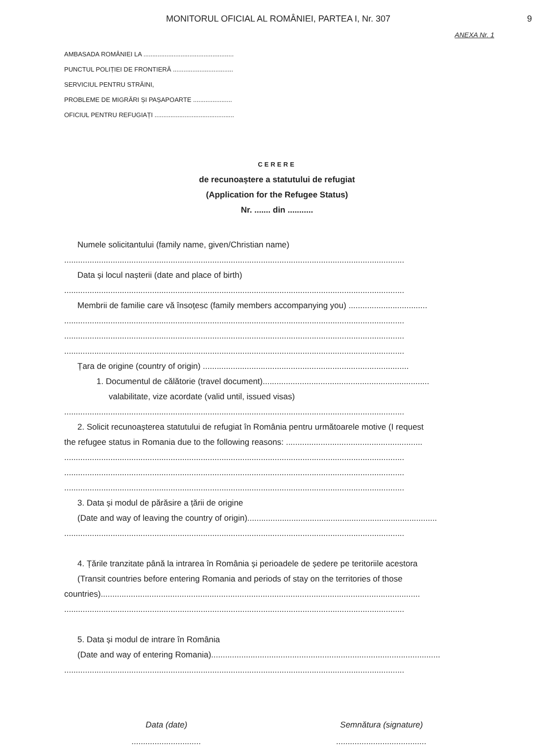MONITORUL OFICIAL AL ROMÂNIEI, PARTEA I, Nr. 307
9
ANEXA Nr. 1
AMBASADA ROMÂNIEI LA ...................................................
PUNCTUL POLIȚIEI DE FRONTIERĂ ..................................
SERVICIUL PENTRU STRĂINI,
PROBLEME DE MIGRĂRI ȘI PAȘAPOARTE ......................
OFICIUL PENTRU REFUGIAȚI .............................................
CERERE
de recunoaștere a statutului de refugiat
(Application for the Refugee Status)
Nr. ....... din ...........
Numele solicitantului (family name, given/Christian name)
...................................................................................................................................................
Data și locul nașterii (date and place of birth)
...................................................................................................................................................
Membrii de familie care vă însoțesc (family members accompanying you) ..................................
...................................................................................................................................................
...................................................................................................................................................
...................................................................................................................................................
Țara de origine (country of origin) .........................................................................................
1. Documentul de călătorie (travel document)........................................................................
valabilitate, vize acordate (valid until, issued visas)
...................................................................................................................................................
2. Solicit recunoașterea statutului de refugiat în România pentru următoarele motive (I request
the refugee status in Romania due to the following reasons: ...........................................................
...................................................................................................................................................
...................................................................................................................................................
...................................................................................................................................................
3. Data și modul de părăsire a țării de origine
(Date and way of leaving the country of origin)..................................................................................
...................................................................................................................................................
4. Țările tranzitate până la intrarea în România și perioadele de ședere pe teritoriile acestora
(Transit countries before entering Romania and periods of stay on the territories of those
countries)..........................................................................................................................................
...................................................................................................................................................
5. Data și modul de intrare în România
(Date and way of entering Romania)...................................................................................................
...................................................................................................................................................
Data (date)
..............................
Semnătura (signature)
.......................................